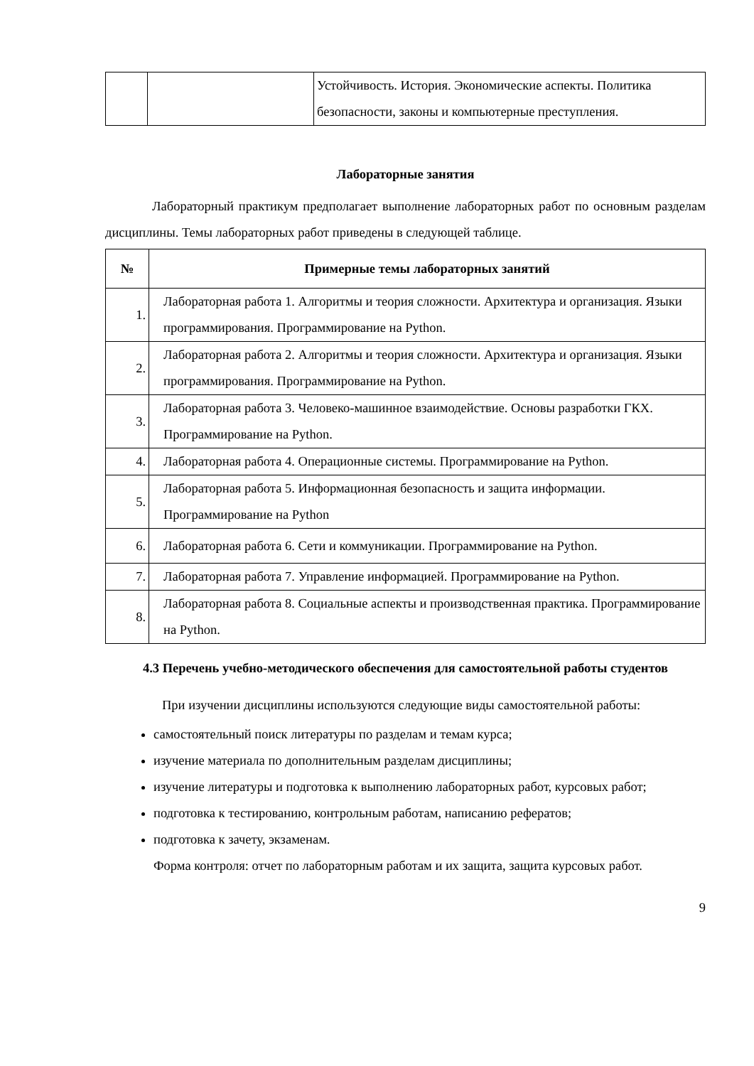| | | Устойчивость. История. Экономические аспекты. Политика безопасности, законы и компьютерные преступления. |
Лабораторные занятия
Лабораторный практикум предполагает выполнение лабораторных работ по основным разделам дисциплины. Темы лабораторных работ приведены в следующей таблице.
| № | Примерные темы лабораторных занятий |
| --- | --- |
| 1. | Лабораторная работа 1. Алгоритмы и теория сложности. Архитектура и организация. Языки программирования. Программирование на Python. |
| 2. | Лабораторная работа 2. Алгоритмы и теория сложности. Архитектура и организация. Языки программирования. Программирование на Python. |
| 3. | Лабораторная работа 3. Человеко-машинное взаимодействие. Основы разработки ГКХ. Программирование на Python. |
| 4. | Лабораторная работа 4. Операционные системы. Программирование на Python. |
| 5. | Лабораторная работа 5. Информационная безопасность и защита информации. Программирование на Python |
| 6. | Лабораторная работа 6. Сети и коммуникации. Программирование на Python. |
| 7. | Лабораторная работа 7. Управление информацией. Программирование на Python. |
| 8. | Лабораторная работа 8. Социальные аспекты и производственная практика. Программирование на Python. |
4.3 Перечень учебно-методического обеспечения для самостоятельной работы студентов
При изучении дисциплины используются следующие виды самостоятельной работы:
самостоятельный поиск литературы по разделам и темам курса;
изучение материала по дополнительным разделам дисциплины;
изучение литературы и подготовка к выполнению лабораторных работ, курсовых работ;
подготовка к тестированию, контрольным работам, написанию рефератов;
подготовка к зачету, экзаменам.
Форма контроля: отчет по лабораторным работам и их защита, защита курсовых работ.
9